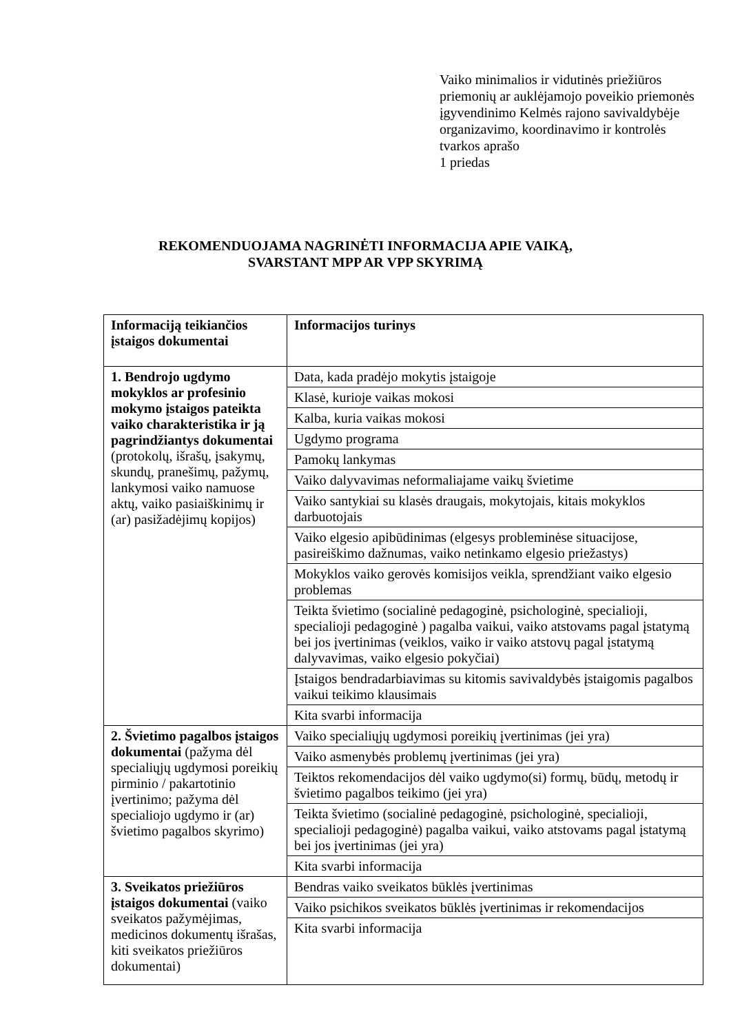Vaiko minimalios ir vidutinės priežiūros priemonių ar auklėjamojo poveikio priemonės įgyvendinimo Kelmės rajono savivaldybėje organizavimo, koordinavimo ir kontrolės tvarkos aprašo
1 priedas
REKOMENDUOJAMA NAGRINĖTI INFORMACIJA APIE VAIKĄ,
SVARSTANT MPP AR VPP SKYRIMĄ
| Informaciją teikiančios įstaigos dokumentai | Informacijos turinys |
| --- | --- |
| 1. Bendrojo ugdymo mokyklos ar profesinio mokymo įstaigos pateikta vaiko charakteristika ir ją pagrindžiantys dokumentai (protokolų, išrašų, įsakymų, skundų, pranešimų, pažymų, lankymosi vaiko namuose aktų, vaiko pasiaiškinimų ir (ar) pasižadėjimų kopijos) | Data, kada pradėjo mokytis įstaigoje |
| | Klasė, kurioje vaikas mokosi |
| | Kalba, kuria vaikas mokosi |
| | Ugdymo programa |
| | Pamokų lankymas |
| | Vaiko dalyvavimas neformaliajame vaikų švietime |
| | Vaiko santykiai su klasės draugais, mokytojais, kitais mokyklos darbuotojais |
| | Vaiko elgesio apibūdinimas (elgesys probleminėse situacijose, pasireiškimo dažnumas, vaiko netinkamo elgesio priežastys) |
| | Mokyklos vaiko gerovės komisijos veikla, sprendžiant vaiko elgesio problemas |
| | Teikta švietimo (socialinė pedagoginė, psichologinė, specialioji, specialioji pedagoginė ) pagalba vaikui, vaiko atstovams pagal įstatymą bei jos įvertinimas (veiklos, vaiko ir vaiko atstovų pagal įstatymą dalyvavimas, vaiko elgesio pokyčiai) |
| | Įstaigos bendradarbiavimas su kitomis savivaldybės įstaigomis pagalbos vaikui teikimo klausimais |
| | Kita svarbi informacija |
| 2. Švietimo pagalbos įstaigos dokumentai (pažyma dėl specialiųjų ugdymosi poreikių pirminio / pakartotinio įvertinimo; pažyma dėl specialiojo ugdymo ir (ar) švietimo pagalbos skyrimo) | Vaiko specialiųjų ugdymosi poreikių įvertinimas (jei yra) |
| | Vaiko asmenybės problemų įvertinimas (jei yra) |
| | Teiktos rekomendacijos dėl vaiko ugdymo(si) formų, būdų, metodų ir švietimo pagalbos teikimo (jei yra) |
| | Teikta švietimo (socialinė pedagoginė, psichologinė, specialioji, specialioji pedagoginė) pagalba vaikui, vaiko atstovams pagal įstatymą bei jos įvertinimas (jei yra) |
| | Kita svarbi informacija |
| 3. Sveikatos priežiūros įstaigos dokumentai (vaiko sveikatos pažymėjimas, medicinos dokumentų išrašas, kiti sveikatos priežiūros dokumentai) | Bendras vaiko sveikatos būklės įvertinimas |
| | Vaiko psichikos sveikatos būklės įvertinimas ir rekomendacijos |
| | Kita svarbi informacija |